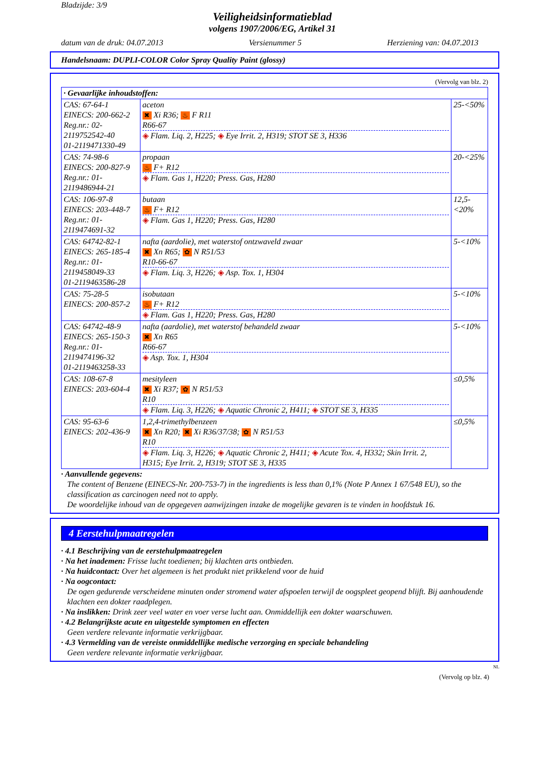Bladzijde: 3/9
Veiligheidsinformatieblad
volgens 1907/2006/EG, Artikel 31
datum van de druk: 04.07.2013 Versienummer 5 Herziening van: 04.07.2013
Handelsnaam: DUPLI-COLOR Color Spray Quality Paint (glossy)
(Vervolg van blz. 2)
| · Gevaarlijke inhoudstoffen: | | |
| CAS: 67-64-1 EINECS: 200-662-2 Reg.nr.: 02-2119752542-40 01-2119471330-49 | aceton ✖ Xi R36; ♨ F R11 R66-67 ◈ Flam. Liq. 2, H225; ◈ Eye Irrit. 2, H319; STOT SE 3, H336 | 25-<50% |
| CAS: 74-98-6 EINECS: 200-827-9 Reg.nr.: 01-2119486944-21 | propaan ♨ F+ R12 ◈ Flam. Gas 1, H220; Press. Gas, H280 | 20-<25% |
| CAS: 106-97-8 EINECS: 203-448-7 Reg.nr.: 01-2119474691-32 | butaan ♨ F+ R12 ◈ Flam. Gas 1, H220; Press. Gas, H280 | 12,5-<20% |
| CAS: 64742-82-1 EINECS: 265-185-4 Reg.nr.: 01-2119458049-33 01-2119463586-28 | nafta (aardolie), met waterstof ontzwaveld zwaar ✖ Xn R65; ✿ N R51/53 R10-66-67 ◈ Flam. Liq. 3, H226; ◈ Asp. Tox. 1, H304 | 5-<10% |
| CAS: 75-28-5 EINECS: 200-857-2 | isobutaan ♨ F+ R12 ◈ Flam. Gas 1, H220; Press. Gas, H280 | 5-<10% |
| CAS: 64742-48-9 EINECS: 265-150-3 Reg.nr.: 01-2119474196-32 01-2119463258-33 | nafta (aardolie), met waterstof behandeld zwaar ✖ Xn R65 R66-67 ◈ Asp. Tox. 1, H304 | 5-<10% |
| CAS: 108-67-8 EINECS: 203-604-4 | mesityleen ✖ Xi R37; ✿ N R51/53 R10 ◈ Flam. Liq. 3, H226; ◈ Aquatic Chronic 2, H411; ◈ STOT SE 3, H335 | ≤0,5% |
| CAS: 95-63-6 EINECS: 202-436-9 | 1,2,4-trimethylbenzeen ✖ Xn R20; ✖ Xi R36/37/38; ✿ N R51/53 R10 ◈ Flam. Liq. 3, H226; ◈ Aquatic Chronic 2, H411; ◈ Acute Tox. 4, H332; Skin Irrit. 2, H315; Eye Irrit. 2, H319; STOT SE 3, H335 | ≤0,5% |
· Aanvullende gegevens:
The content of Benzene (EINECS-Nr. 200-753-7) in the ingredients is less than 0,1% (Note P Annex 1 67/548 EU), so the classification as carcinogen need not to apply.
De woordelijke inhoud van de opgegeven aanwijzingen inzake de mogelijke gevaren is te vinden in hoofdstuk 16.
4 Eerstehulpmaatregelen
· 4.1 Beschrijving van de eerstehulpmaatregelen
· Na het inademen: Frisse lucht toedienen; bij klachten arts ontbieden.
· Na huidcontact: Over het algemeen is het produkt niet prikkelend voor de huid
· Na oogcontact:
De ogen gedurende verscheidene minuten onder stromend water afspoelen terwijl de oogspleet geopend blijft. Bij aanhoudende klachten een dokter raadplegen.
· Na inslikken: Drink zeer veel water en voer verse lucht aan. Onmiddellijk een dokter waarschuwen.
· 4.2 Belangrijkste acute en uitgestelde symptomen en effecten
Geen verdere relevante informatie verkrijgbaar.
· 4.3 Vermelding van de vereiste onmiddellijke medische verzorging en speciale behandeling
Geen verdere relevante informatie verkrijgbaar.
NL
(Vervolg op blz. 4)